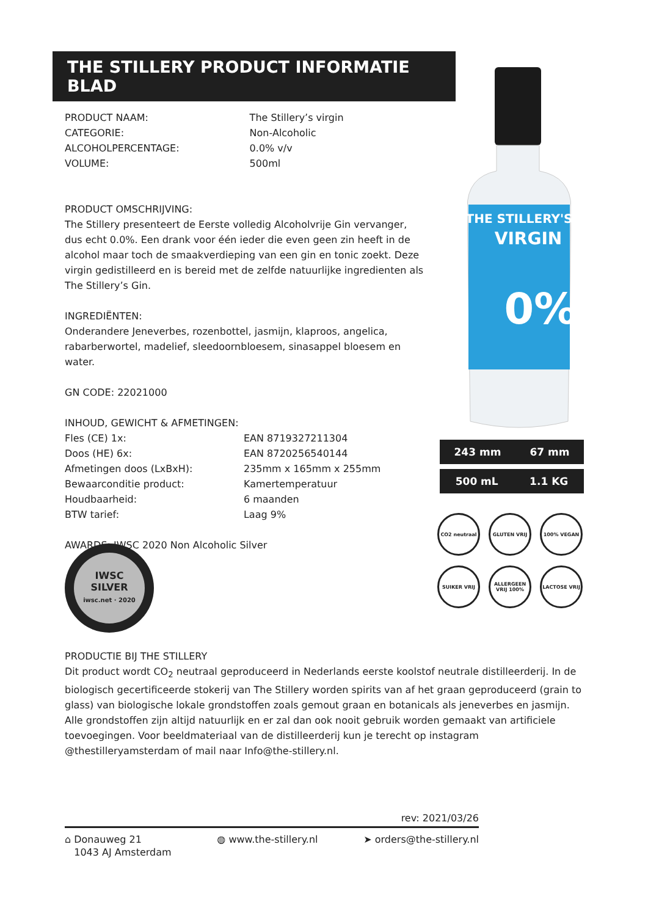THE STILLERY'S
VIRGIN
0%
THE STILLERY PRODUCT INFORMATIE BLAD
| PRODUCT NAAM: | The Stillery’s virgin |
| CATEGORIE: | Non-Alcoholic |
| ALCOHOLPERCENTAGE: | 0.0% v/v |
| VOLUME: | 500ml |
PRODUCT OMSCHRIJVING:
The Stillery presenteert de Eerste volledig Alcoholvrije Gin vervanger, dus echt 0.0%. Een drank voor één ieder die even geen zin heeft in de alcohol maar toch de smaakverdieping van een gin en tonic zoekt. Deze virgin gedistilleerd en is bereid met de zelfde natuurlijke ingredienten als The Stillery’s Gin.
INGREDIËNTEN:
Onderandere Jeneverbes, rozenbottel, jasmijn, klaproos, angelica, rabarberwortel, madelief, sleedoornbloesem, sinasappel bloesem en water.
GN CODE: 22021000
INHOUD, GEWICHT & AFMETINGEN:
| Fles (CE) 1x: | EAN 8719327211304 |
| Doos (HE) 6x: | EAN 8720256540144 |
| Afmetingen doos (LxBxH): | 235mm x 165mm x 255mm |
| Bewaarconditie product: | Kamertemperatuur |
| Houdbaarheid: | 6 maanden |
| BTW tarief: | Laag 9% |
AWARDS: IWSC 2020 Non Alcoholic Silver
243 mm 67 mm
500 mL 1.1 KG
CO2 neutraal
GLUTEN VRIJ
100% VEGAN
SUIKER VRIJ
ALLERGEEN VRIJ 100%
LACTOSE VRIJ
IWSC
SILVER
iwsc.net · 2020
PRODUCTIE BIJ THE STILLERY
Dit product wordt CO<sub>2</sub> neutraal geproduceerd in Nederlands eerste koolstof neutrale distilleerderij. In de biologisch gecertificeerde stokerij van The Stillery worden spirits van af het graan geproduceerd (grain to glass) van biologische lokale grondstoffen zoals gemout graan en botanicals als jeneverbes en jasmijn. Alle grondstoffen zijn altijd natuurlijk en er zal dan ook nooit gebruik worden gemaakt van artificiele toevoegingen. Voor beeldmateriaal van de distilleerderij kun je terecht op instagram @thestilleryamsterdam of mail naar Info@the-stillery.nl.
rev: 2021/03/26
⌂ Donauweg 21
1043 AJ Amsterdam
◍ www.the-stillery.nl ➤ orders@the-stillery.nl